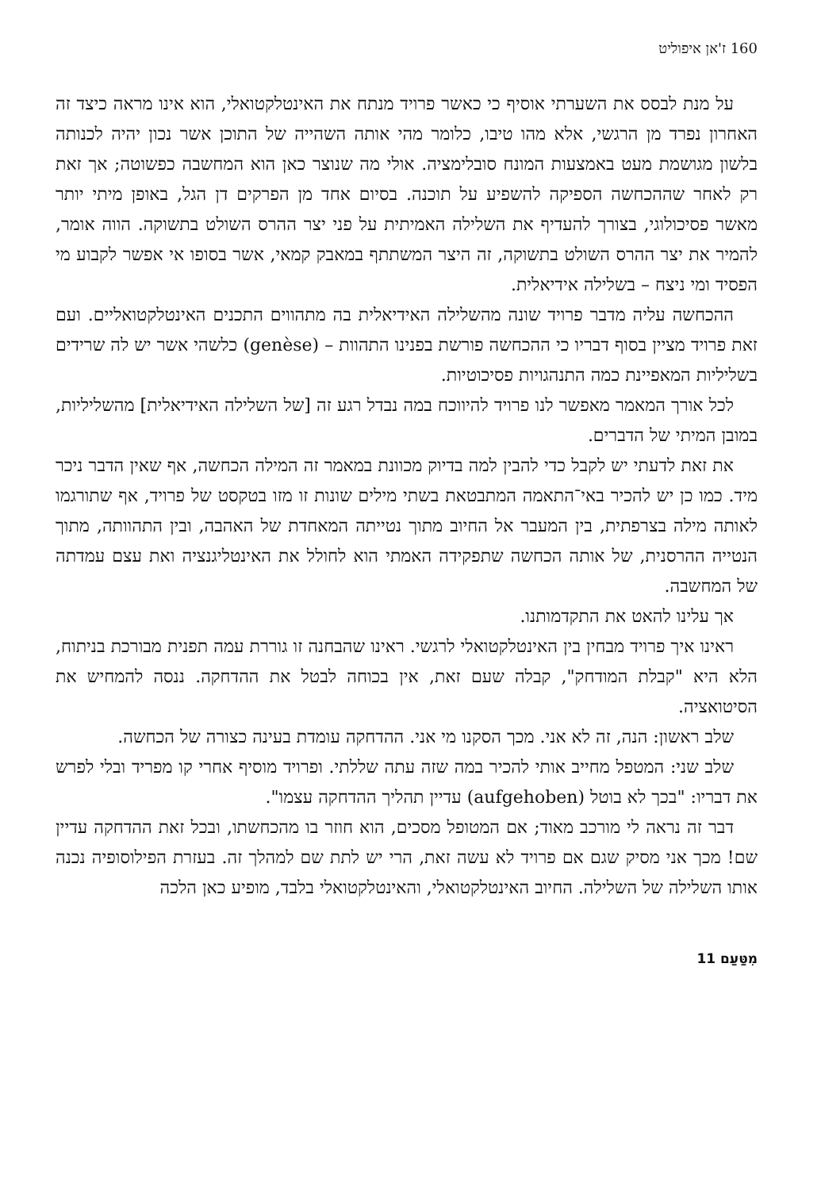160 ז'אן איפוליט
על מנת לבסס את השערתי אוסיף כי כאשר פרויד מנתח את האינטלקטואלי, הוא אינו מראה כיצד זה האחרון נפרד מן הרגשי, אלא מהו טיבו, כלומר מהי אותה השהייה של התוכן אשר נכון יהיה לכנותה בלשון מגושמת מעט באמצעות המונח סובלימציה. אולי מה שנוצר כאן הוא המחשבה כפשוטה; אך זאת רק לאחר שההכחשה הספיקה להשפיע על תוכנה. בסיום אחד מן הפרקים דן הגל, באופן מיתי יותר מאשר פסיכולוגי, בצורך להעדיף את השלילה האמיתית על פני יצר ההרס השולט בתשוקה. הווה אומר, להמיר את יצר ההרס השולט בתשוקה, זה היצר המשתתף במאבק קמאי, אשר בסופו אי אפשר לקבוע מי הפסיד ומי ניצח – בשלילה אידיאלית.
ההכחשה עליה מדבר פרויד שונה מהשלילה האידיאלית בה מתהווים התכנים האינטלקטואליים. ועם זאת פרויד מציין בסוף דבריו כי ההכחשה פורשת בפנינו התהוות – (genèse) כלשהי אשר יש לה שרידים בשליליות המאפיינת כמה התנהגויות פסיכוטיות.
לכל אורך המאמר מאפשר לנו פרויד להיווכח במה נבדל רגע זה [של השלילה האידיאלית] מהשליליות, במובן המיתי של הדברים.
את זאת לדעתי יש לקבל כדי להבין למה בדיוק מכוונת במאמר זה המילה הכחשה, אף שאין הדבר ניכר מיד. כמו כן יש להכיר באי־התאמה המתבטאת בשתי מילים שונות זו מזו בטקסט של פרויד, אף שתורגמו לאותה מילה בצרפתית, בין המעבר אל החיוב מתוך נטייתה המאחדת של האהבה, ובין התהוותה, מתוך הנטייה ההרסנית, של אותה הכחשה שתפקידה האמתי הוא לחולל את האינטליגנציה ואת עצם עמדתה של המחשבה.
אך עלינו להאט את התקדמותנו.
ראינו איך פרויד מבחין בין האינטלקטואלי לרגשי. ראינו שהבחנה זו גוררת עמה תפנית מבורכת בניתוח, הלא היא "קבלת המודחק", קבלה שעם זאת, אין בכוחה לבטל את ההדחקה. ננסה להמחיש את הסיטואציה.
שלב ראשון: הנה, זה לא אני. מכך הסקנו מי אני. ההדחקה עומדת בעינה כצורה של הכחשה.
שלב שני: המטפל מחייב אותי להכיר במה שזה עתה שללתי. ופרויד מוסיף אחרי קו מפריד ובלי לפרש את דבריו: "בכך לא בוטל (aufgehoben) עדיין תהליך ההדחקה עצמו".
דבר זה נראה לי מורכב מאוד; אם המטופל מסכים, הוא חוזר בו מהכחשתו, ובכל זאת ההדחקה עדיין שם! מכך אני מסיק שגם אם פרויד לא עשה זאת, הרי יש לתת שם למהלך זה. בעזרת הפילוסופיה נכנה אותו השלילה של השלילה. החיוב האינטלקטואלי, והאינטלקטואלי בלבד, מופיע כאן הלכה
מִטַּעַם 11